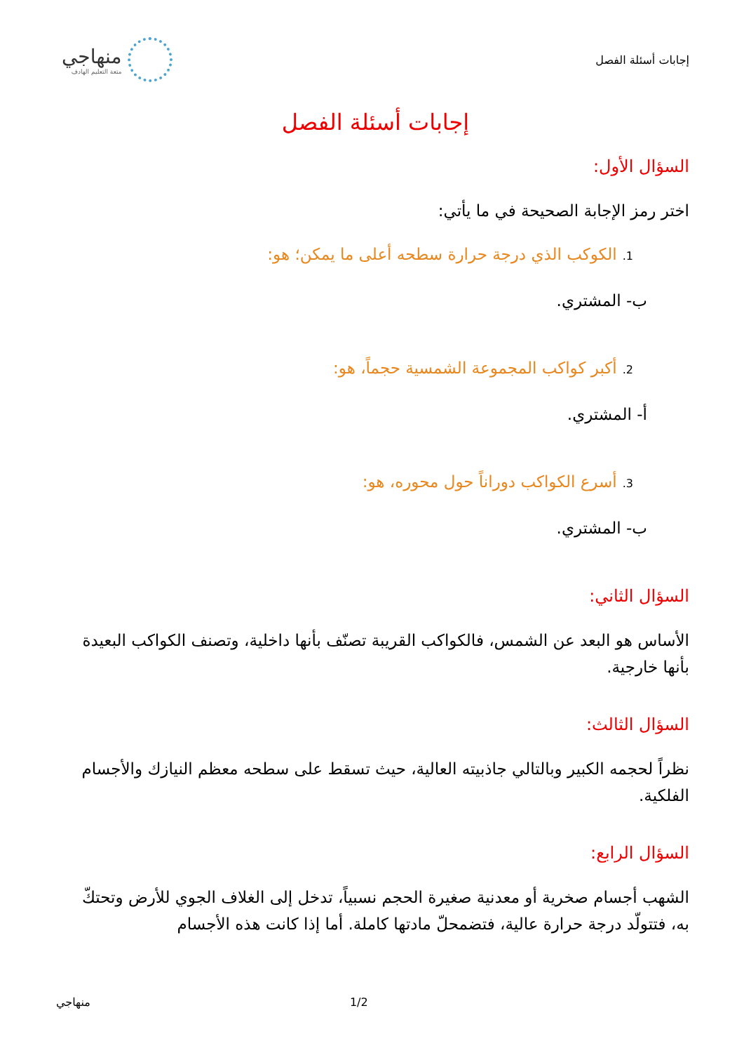إجابات أسئلة الفصل
منهاجي
متعة التعليم الهادف
إجابات أسئلة الفصل
السؤال الأول:
اختر رمز الإجابة الصحيحة في ما يأتي:
1. الكوكب الذي درجة حرارة سطحه أعلى ما يمكن؛ هو:
ب- المشتري.
2. أكبر كواكب المجموعة الشمسية حجماً، هو:
أ- المشتري.
3. أسرع الكواكب دوراناً حول محوره، هو:
ب- المشتري.
السؤال الثاني:
الأساس هو البعد عن الشمس، فالكواكب القريبة تصنّف بأنها داخلية، وتصنف الكواكب البعيدة بأنها خارجية.
السؤال الثالث:
نظراً لحجمه الكبير وبالتالي جاذبيته العالية، حيث تسقط على سطحه معظم النيازك والأجسام الفلكية.
السؤال الرابع:
الشهب أجسام صخرية أو معدنية صغيرة الحجم نسبياً، تدخل إلى الغلاف الجوي للأرض وتحتكّ به، فتتولّد درجة حرارة عالية، فتضمحلّ مادتها كاملة. أما إذا كانت هذه الأجسام
منهاجي 1/2